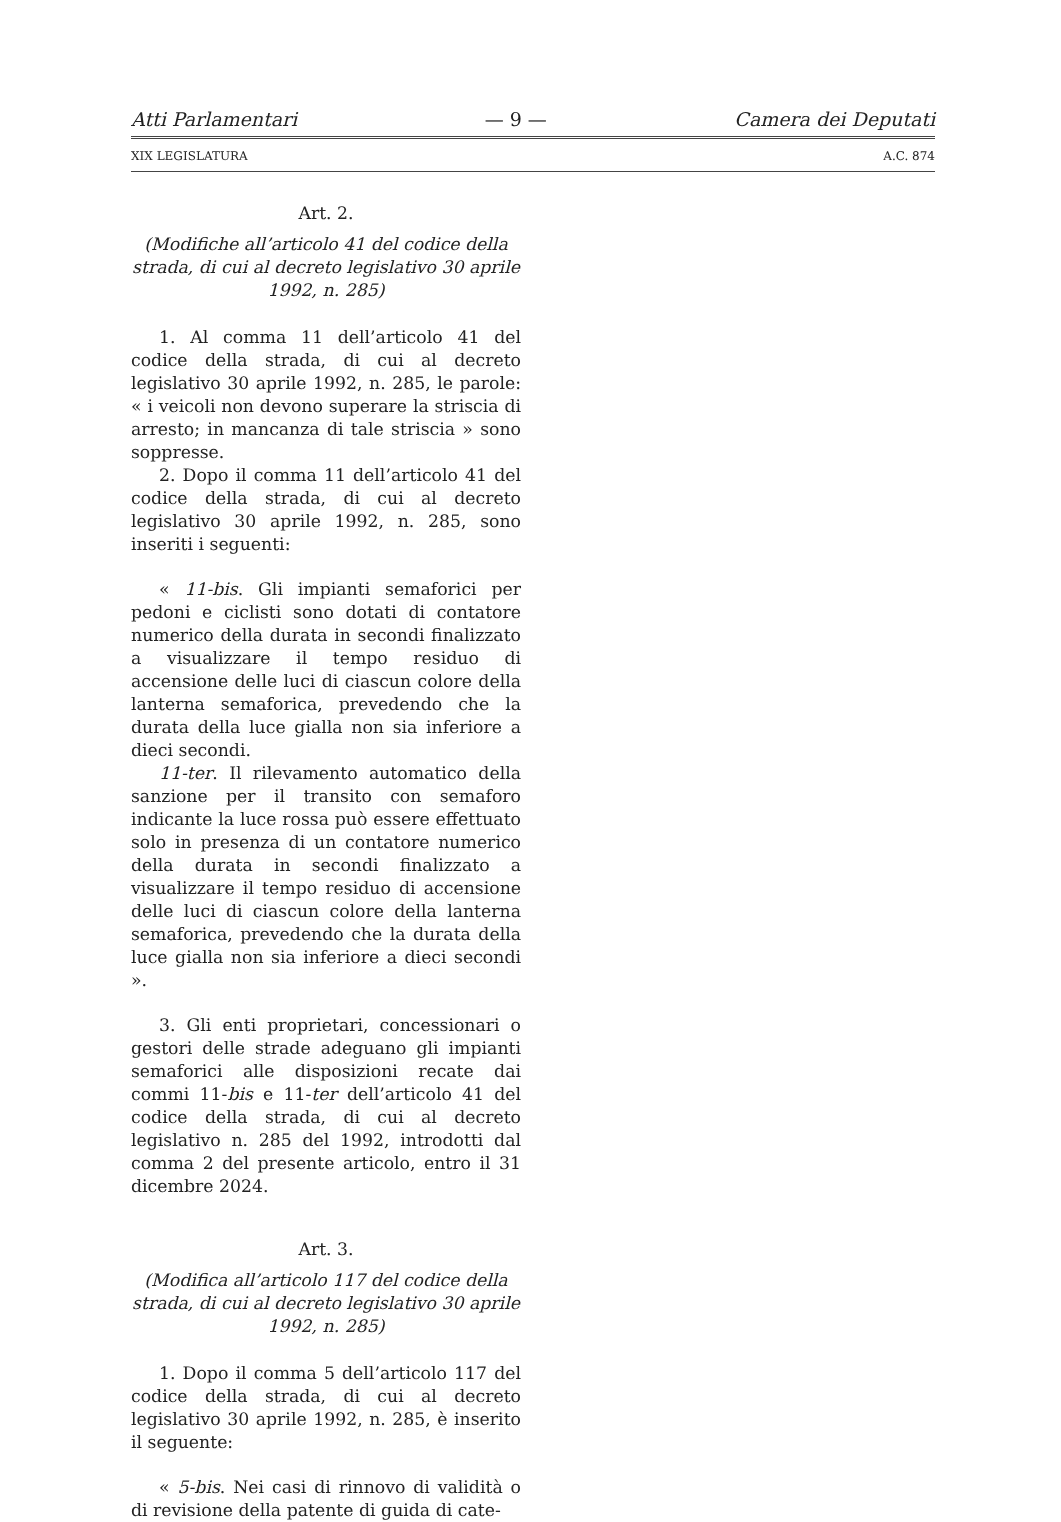Atti Parlamentari — 9 — Camera dei Deputati
XIX LEGISLATURA A.C. 874
Art. 2.
(Modifiche all’articolo 41 del codice della strada, di cui al decreto legislativo 30 aprile 1992, n. 285)
1. Al comma 11 dell’articolo 41 del codice della strada, di cui al decreto legislativo 30 aprile 1992, n. 285, le parole: « i veicoli non devono superare la striscia di arresto; in mancanza di tale striscia » sono soppresse.
2. Dopo il comma 11 dell’articolo 41 del codice della strada, di cui al decreto legislativo 30 aprile 1992, n. 285, sono inseriti i seguenti:
« 11-bis. Gli impianti semaforici per pedoni e ciclisti sono dotati di contatore numerico della durata in secondi finalizzato a visualizzare il tempo residuo di accensione delle luci di ciascun colore della lanterna semaforica, prevedendo che la durata della luce gialla non sia inferiore a dieci secondi.
11-ter. Il rilevamento automatico della sanzione per il transito con semaforo indicante la luce rossa può essere effettuato solo in presenza di un contatore numerico della durata in secondi finalizzato a visualizzare il tempo residuo di accensione delle luci di ciascun colore della lanterna semaforica, prevedendo che la durata della luce gialla non sia inferiore a dieci secondi ».
3. Gli enti proprietari, concessionari o gestori delle strade adeguano gli impianti semaforici alle disposizioni recate dai commi 11-bis e 11-ter dell’articolo 41 del codice della strada, di cui al decreto legislativo n. 285 del 1992, introdotti dal comma 2 del presente articolo, entro il 31 dicembre 2024.
Art. 3.
(Modifica all’articolo 117 del codice della strada, di cui al decreto legislativo 30 aprile 1992, n. 285)
1. Dopo il comma 5 dell’articolo 117 del codice della strada, di cui al decreto legislativo 30 aprile 1992, n. 285, è inserito il seguente:
« 5-bis. Nei casi di rinnovo di validità o di revisione della patente di guida di cate-